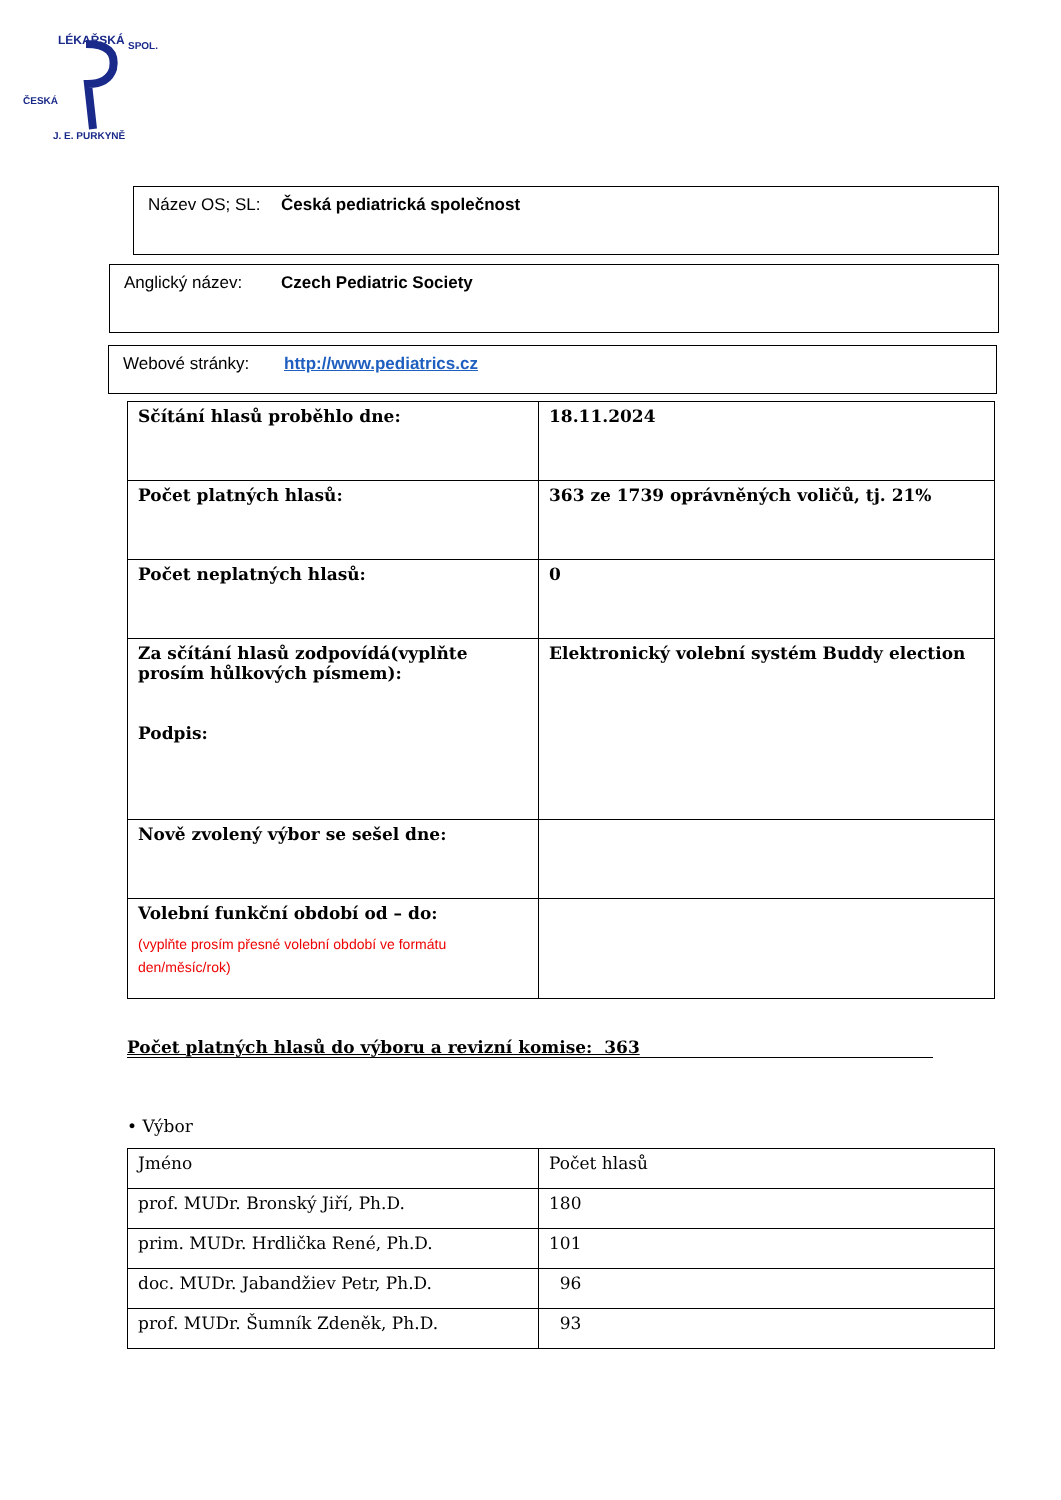LÉKAŘSKÁ
SPOL.
ČESKÁ
J. E. PURKYNĚ
Název OS; SL: Česká pediatrická společnost
Anglický název: Czech Pediatric Society
Webové stránky: http://www.pediatrics.cz
| Sčítání hlasů proběhlo dne: | 18.11.2024 |
| Počet platných hlasů: | 363 ze 1739 oprávněných voličů, tj. 21% |
| Počet neplatných hlasů: | 0 |
| Za sčítání hlasů zodpovídá(vyplňte prosím hůlkových písmem): Podpis: | Elektronický volební systém Buddy election |
| Nově zvolený výbor se sešel dne: | |
| Volební funkční období od – do: (vyplňte prosím přesné volební období ve formátu den/měsíc/rok) | |
Počet platných hlasů do výboru a revizní komise: 363
• Výbor
| Jméno | Počet hlasů |
| prof. MUDr. Bronský Jiří, Ph.D. | 180 |
| prim. MUDr. Hrdlička René, Ph.D. | 101 |
| doc. MUDr. Jabandžiev Petr, Ph.D. | 96 |
| prof. MUDr. Šumník Zdeněk, Ph.D. | 93 |